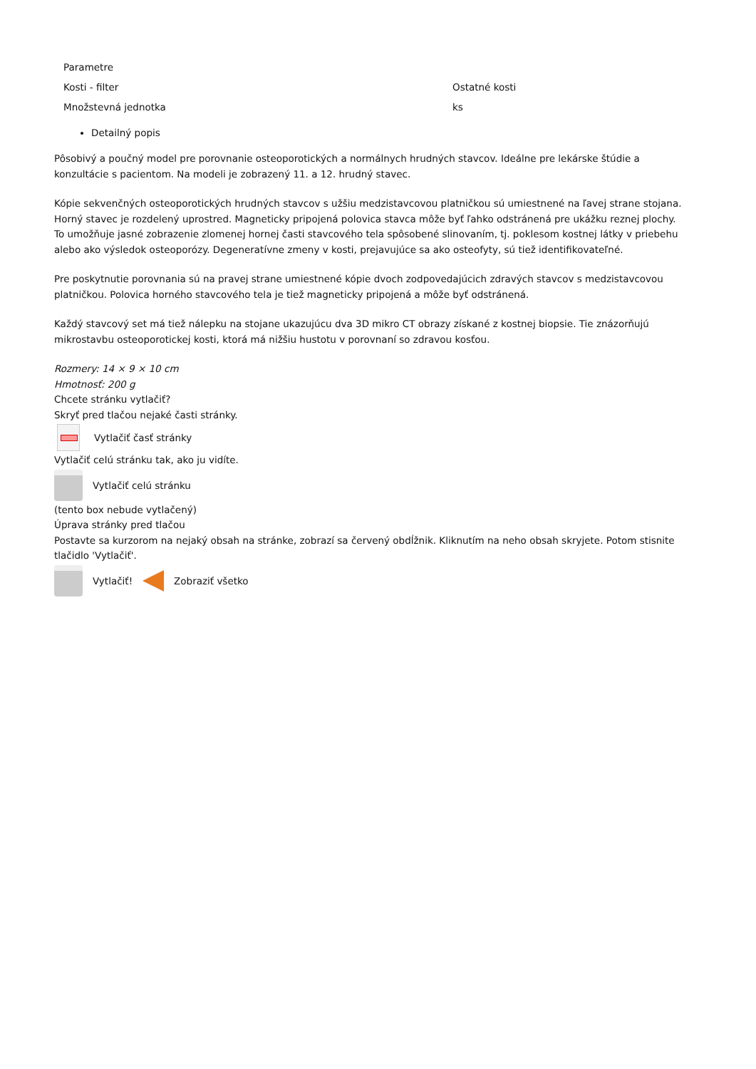| Parametre | |
| Kosti - filter | Ostatné kosti |
| Množstevná jednotka | ks |
Detailný popis
Pôsobivý a poučný model pre porovnanie osteoporotických a normálnych hrudných stavcov. Ideálne pre lekárske štúdie a konzultácie s pacientom. Na modeli je zobrazený 11. a 12. hrudný stavec.
Kópie sekvenčných osteoporotických hrudných stavcov s užšiu medzistavcovou platničkou sú umiestnené na ľavej strane stojana. Horný stavec je rozdelený uprostred. Magneticky pripojená polovica stavca môže byť ľahko odstránená pre ukážku reznej plochy. To umožňuje jasné zobrazenie zlomenej hornej časti stavcového tela spôsobené slinovaním, tj. poklesom kostnej látky v priebehu alebo ako výsledok osteoporózy. Degeneratívne zmeny v kosti, prejavujúce sa ako osteofyty, sú tiež identifikovateľné.
Pre poskytnutie porovnania sú na pravej strane umiestnené kópie dvoch zodpovedajúcich zdravých stavcov s medzistavcovou platničkou. Polovica horného stavcového tela je tiež magneticky pripojená a môže byť odstránená.
Každý stavcový set má tiež nálepku na stojane ukazujúcu dva 3D mikro CT obrazy získané z kostnej biopsie. Tie znázorňujú mikrostavbu osteoporotickej kosti, ktorá má nižšiu hustotu v porovnaní so zdravou kosťou.
Rozmery: 14 × 9 × 10 cm
Hmotnosť: 200 g
Chcete stránku vytlačiť?
Skryť pred tlačou nejaké časti stránky.
Vytlačiť časť stránky
Vytlačiť celú stránku tak, ako ju vidíte.
Vytlačiť celú stránku
(tento box nebude vytlačený)
Úprava stránky pred tlačou
Postavte sa kurzorom na nejaký obsah na stránke, zobrazí sa červený obdĺžnik. Kliknutím na neho obsah skryjete. Potom stisnite tlačidlo 'Vytlačiť'.
Vytlačiť! Zobraziť všetko